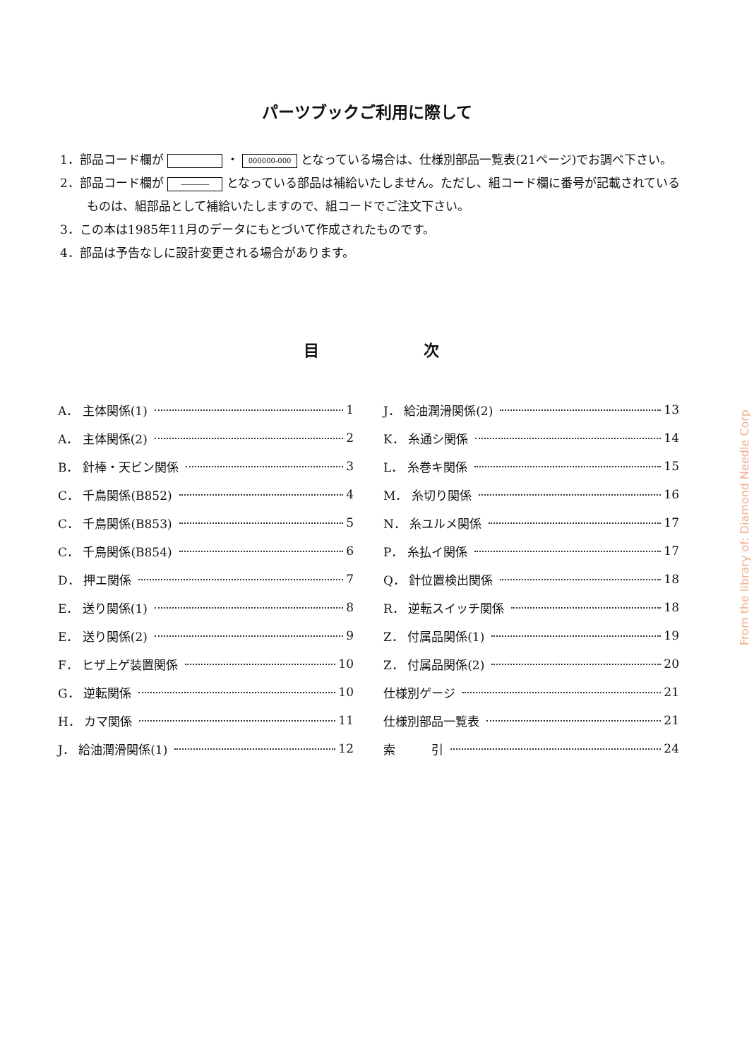パーツブックご利用に際して
1．部品コード欄が ・ 000000-000 となっている場合は、仕様別部品一覧表(21ページ)でお調べ下さい。
2．部品コード欄が ―――― となっている部品は補給いたしません。ただし、組コード欄に番号が記載されているものは、組部品として補給いたしますので、組コードでご注文下さい。
3．この本は1985年11月のデータにもとづいて作成されたものです。
4．部品は予告なしに設計変更される場合があります。
目 次
A． 主体関係(1) 1
A． 主体関係(2) 2
B． 針棒・天ビン関係 3
C． 千鳥関係(B852) 4
C． 千鳥関係(B853) 5
C． 千鳥関係(B854) 6
D． 押エ関係 7
E． 送り関係(1) 8
E． 送り関係(2) 9
F． ヒザ上ゲ装置関係 10
G． 逆転関係 10
H． カマ関係 11
J． 給油潤滑関係(1) 12
J． 給油潤滑関係(2) 13
K． 糸通シ関係 14
L． 糸巻キ関係 15
M． 糸切り関係 16
N． 糸ユルメ関係 17
P． 糸払イ関係 17
Q． 針位置検出関係 18
R． 逆転スイッチ関係 18
Z． 付属品関係(1) 19
Z． 付属品関係(2) 20
仕様別ゲージ 21
仕様別部品一覧表 21
索　　　引 24
From the library of: Diamond Needle Corp